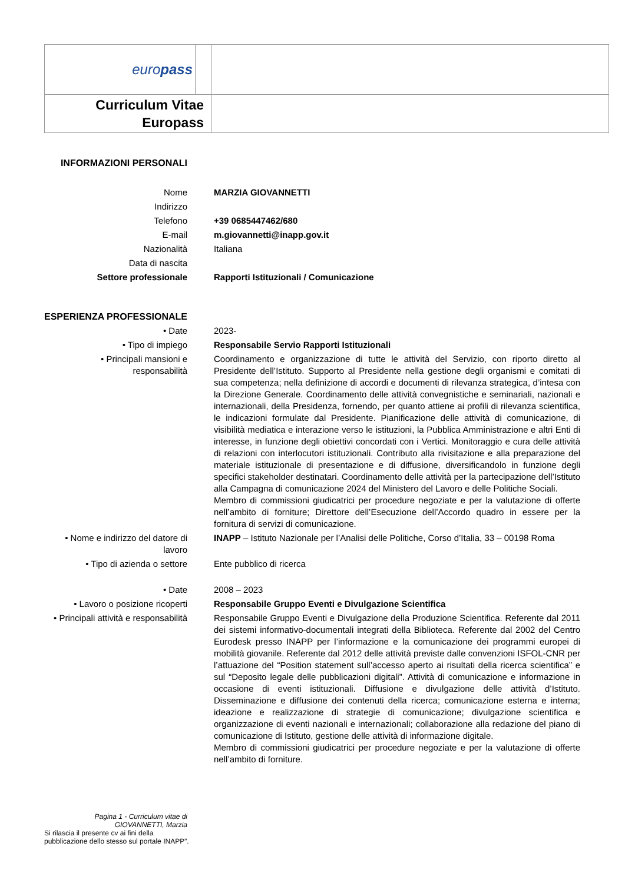| euro pass | | |
| Curriculum Vitae Europass | | |
| INFORMAZIONI PERSONALI | |
| Nome | MARZIA GIOVANNETTI |
| Indirizzo | |
| Telefono | +39 0685447462/680 |
| E-mail | m.giovannetti@inapp.gov.it |
| Nazionalità | Italiana |
| Data di nascita | |
| Settore professionale | Rapporti Istituzionali / Comunicazione |
| ESPERIENZA PROFESSIONALE | |
| • Date | 2023- |
| • Tipo di impiego | Responsabile Servio Rapporti Istituzionali |
| • Principali mansioni e responsabilità | Coordinamento e organizzazione di tutte le attività del Servizio, con riporto diretto al Presidente dell’Istituto. Supporto al Presidente nella gestione degli organismi e comitati di sua competenza; nella definizione di accordi e documenti di rilevanza strategica, d’intesa con la Direzione Generale. Coordinamento delle attività convegnistiche e seminariali, nazionali e internazionali, della Presidenza, fornendo, per quanto attiene ai profili di rilevanza scientifica, le indicazioni formulate dal Presidente. Pianificazione delle attività di comunicazione, di visibilità mediatica e interazione verso le istituzioni, la Pubblica Amministrazione e altri Enti di interesse, in funzione degli obiettivi concordati con i Vertici. Monitoraggio e cura delle attività di relazioni con interlocutori istituzionali. Contributo alla rivisitazione e alla preparazione del materiale istituzionale di presentazione e di diffusione, diversificandolo in funzione degli specifici stakeholder destinatari. Coordinamento delle attività per la partecipazione dell’Istituto alla Campagna di comunicazione 2024 del Ministero del Lavoro e delle Politiche Sociali. Membro di commissioni giudicatrici per procedure negoziate e per la valutazione di offerte nell’ambito di forniture; Direttore dell’Esecuzione dell’Accordo quadro in essere per la fornitura di servizi di comunicazione. |
| • Nome e indirizzo del datore di lavoro | INAPP – Istituto Nazionale per l’Analisi delle Politiche, Corso d’Italia, 33 – 00198 Roma |
| • Tipo di azienda o settore | Ente pubblico di ricerca |
| • Date | 2008 – 2023 |
| • Lavoro o posizione ricoperti | Responsabile Gruppo Eventi e Divulgazione Scientifica |
| • Principali attività e responsabilità | Responsabile Gruppo Eventi e Divulgazione della Produzione Scientifica. Referente dal 2011 dei sistemi informativo-documentali integrati della Biblioteca. Referente dal 2002 del Centro Eurodesk presso INAPP per l’informazione e la comunicazione dei programmi europei di mobilità giovanile. Referente dal 2012 delle attività previste dalle convenzioni ISFOL-CNR per l’attuazione del “Position statement sull’accesso aperto ai risultati della ricerca scientifica” e sul “Deposito legale delle pubblicazioni digitali”. Attività di comunicazione e informazione in occasione di eventi istituzionali. Diffusione e divulgazione delle attività d’Istituto. Disseminazione e diffusione dei contenuti della ricerca; comunicazione esterna e interna; ideazione e realizzazione di strategie di comunicazione; divulgazione scientifica e organizzazione di eventi nazionali e internazionali; collaborazione alla redazione del piano di comunicazione di Istituto, gestione delle attività di informazione digitale. Membro di commissioni giudicatrici per procedure negoziate e per la valutazione di offerte nell’ambito di forniture. |
Pagina 1 - Curriculum vitae di GIOVANNETTI, Marzia
Si rilascia il presente cv ai fini della pubblicazione dello stesso sul portale INAPP”.